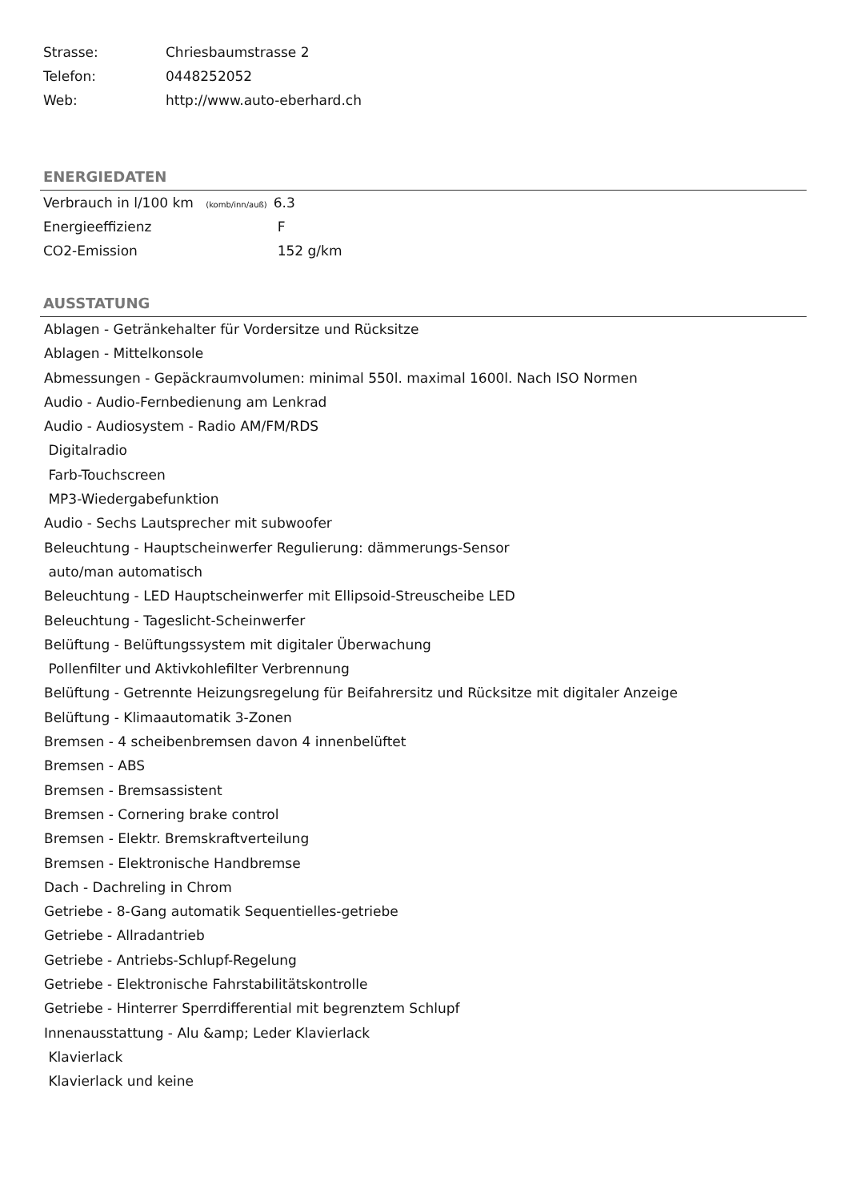| Strasse: | Chriesbaumstrasse 2 |
| Telefon: | 0448252052 |
| Web: | http://www.auto-eberhard.ch |
ENERGIEDATEN
| Verbrauch in l/100 km (komb/inn/auß) | 6.3 |
| Energieeffizienz | F |
| CO2-Emission | 152 g/km |
AUSSTATUNG
Ablagen - Getränkehalter für Vordersitze und Rücksitze
Ablagen - Mittelkonsole
Abmessungen - Gepäckraumvolumen: minimal 550l. maximal 1600l. Nach ISO Normen
Audio - Audio-Fernbedienung am Lenkrad
Audio - Audiosystem - Radio AM/FM/RDS
Digitalradio
Farb-Touchscreen
MP3-Wiedergabefunktion
Audio - Sechs Lautsprecher mit subwoofer
Beleuchtung - Hauptscheinwerfer Regulierung: dämmerungs-Sensor
auto/man automatisch
Beleuchtung - LED Hauptscheinwerfer mit Ellipsoid-Streuscheibe LED
Beleuchtung - Tageslicht-Scheinwerfer
Belüftung - Belüftungssystem mit digitaler Überwachung
Pollenfilter und Aktivkohlefilter Verbrennung
Belüftung - Getrennte Heizungsregelung für Beifahrersitz und Rücksitze mit digitaler Anzeige
Belüftung - Klimaautomatik 3-Zonen
Bremsen - 4 scheibenbremsen davon 4 innenbelüftet
Bremsen - ABS
Bremsen - Bremsassistent
Bremsen - Cornering brake control
Bremsen - Elektr. Bremskraftverteilung
Bremsen - Elektronische Handbremse
Dach - Dachreling in Chrom
Getriebe - 8-Gang automatik Sequentielles-getriebe
Getriebe - Allradantrieb
Getriebe - Antriebs-Schlupf-Regelung
Getriebe - Elektronische Fahrstabilitätskontrolle
Getriebe - Hinterrer Sperrdifferential mit begrenztem Schlupf
Innenausstattung - Alu &amp; Leder Klavierlack
Klavierlack
Klavierlack und keine